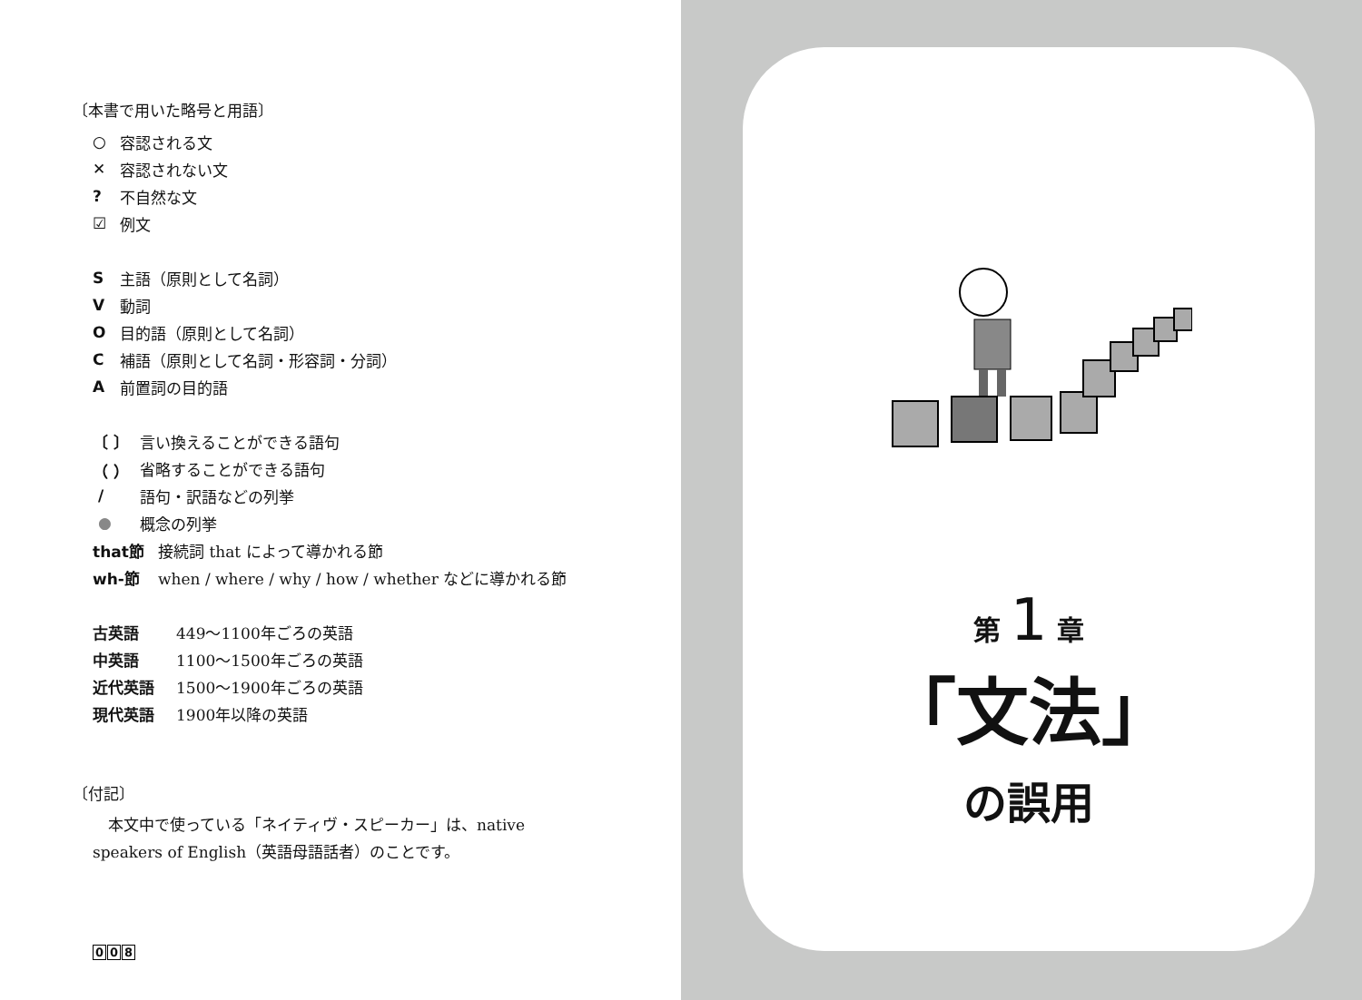〔本書で用いた略号と用語〕
○ 容認される文
✕ 容認されない文
? 不自然な文
☑ 例文
S主語（原則として名詞）
V動詞
O目的語（原則として名詞）
C補語（原則として名詞・形容詞・分詞）
A前置詞の目的語
〔 〕 言い換えることができる語句
（ ） 省略することができる語句
/ 語句・訳語などの列挙
● 概念の列挙
that節 接続詞 that によって導かれる節
wh-節 when / where / why / how / whether などに導かれる節
古英語 449～1100年ごろの英語
中英語 1100～1500年ごろの英語
近代英語 1500～1900年ごろの英語
現代英語 1900年以降の英語
〔付記〕
　本文中で使っている「ネイティヴ・スピーカー」は、native speakers of English（英語母語話者）のことです。
0 0 8
第 1 章
「文法」
の誤用